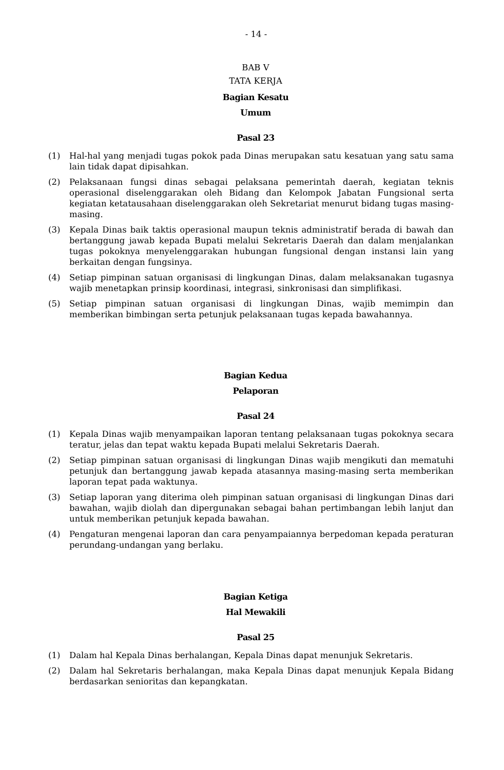- 14 -
BAB V
TATA KERJA
Bagian Kesatu
Umum
Pasal 23
(1) Hal-hal yang menjadi tugas pokok pada Dinas merupakan satu kesatuan yang satu sama lain tidak dapat dipisahkan.
(2) Pelaksanaan fungsi dinas sebagai pelaksana pemerintah daerah, kegiatan teknis operasional diselenggarakan oleh Bidang dan Kelompok Jabatan Fungsional serta kegiatan ketatausahaan diselenggarakan oleh Sekretariat menurut bidang tugas masing-masing.
(3) Kepala Dinas baik taktis operasional maupun teknis administratif berada di bawah dan bertanggung jawab kepada Bupati melalui Sekretaris Daerah dan dalam menjalankan tugas pokoknya menyelenggarakan hubungan fungsional dengan instansi lain yang berkaitan dengan fungsinya.
(4) Setiap pimpinan satuan organisasi di lingkungan Dinas, dalam melaksanakan tugasnya wajib menetapkan prinsip koordinasi, integrasi, sinkronisasi dan simplifikasi.
(5) Setiap pimpinan satuan organisasi di lingkungan Dinas, wajib memimpin dan memberikan bimbingan serta petunjuk pelaksanaan tugas kepada bawahannya.
Bagian Kedua
Pelaporan
Pasal 24
(1) Kepala Dinas wajib menyampaikan laporan tentang pelaksanaan tugas pokoknya secara teratur, jelas dan tepat waktu kepada Bupati melalui Sekretaris Daerah.
(2) Setiap pimpinan satuan organisasi di lingkungan Dinas wajib mengikuti dan mematuhi petunjuk dan bertanggung jawab kepada atasannya masing-masing serta memberikan laporan tepat pada waktunya.
(3) Setiap laporan yang diterima oleh pimpinan satuan organisasi di lingkungan Dinas dari bawahan, wajib diolah dan dipergunakan sebagai bahan pertimbangan lebih lanjut dan untuk memberikan petunjuk kepada bawahan.
(4) Pengaturan mengenai laporan dan cara penyampaiannya berpedoman kepada peraturan perundang-undangan yang berlaku.
Bagian Ketiga
Hal Mewakili
Pasal 25
(1) Dalam hal Kepala Dinas berhalangan, Kepala Dinas dapat menunjuk Sekretaris.
(2) Dalam hal Sekretaris berhalangan, maka Kepala Dinas dapat menunjuk Kepala Bidang berdasarkan senioritas dan kepangkatan.